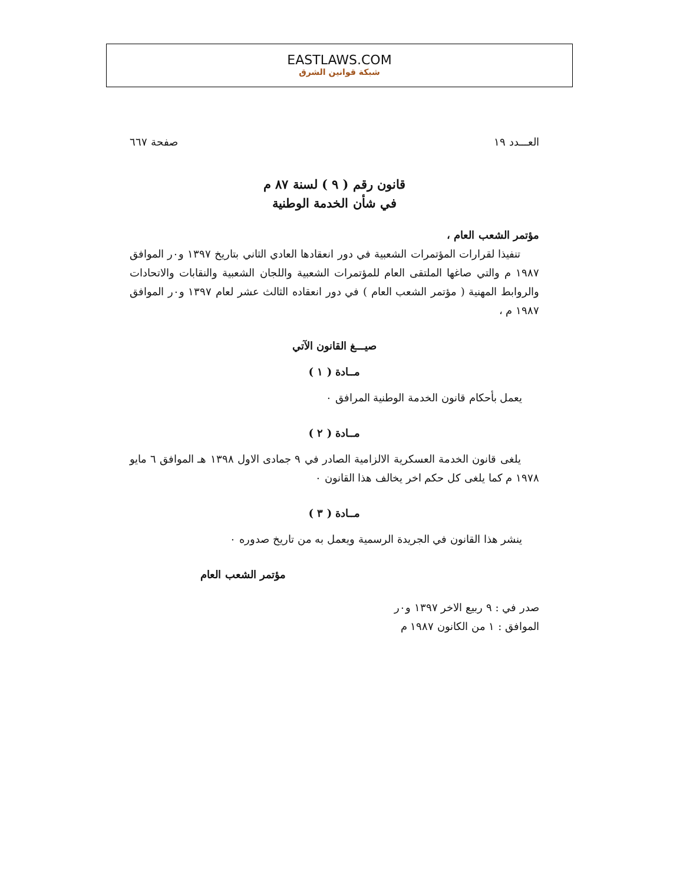EASTLAWS.COM
شبكة قوانين الشرق
العـــدد ١٩ صفحة ٦٦٧
قانون رقم ( ٩ ) لسنة ٨٧ م
في شأن الخدمة الوطنية
مؤتمر الشعب العام ،
تنفيذا لقرارات المؤتمرات الشعبية في دور انعقادها العادي الثاني بتاريخ ١٣٩٧ و٠ر الموافق ١٩٨٧ م والتي صاغها الملتقى العام للمؤتمرات الشعبية واللجان الشعبية والنقابات والاتحادات والروابط المهنية ( مؤتمر الشعب العام ) في دور انعقاده الثالث عشر لعام ١٣٩٧ و٠ر الموافق ١٩٨٧ م ،
صيـــغ القانون الآتي
مــادة ( ١ )
يعمل بأحكام قانون الخدمة الوطنية المرافق ٠
مــادة ( ٢ )
يلغى قانون الخدمة العسكرية الالزامية الصادر في ٩ جمادى الاول ١٣٩٨ هـ الموافق ٦ مايو ١٩٧٨ م كما يلغى كل حكم اخر يخالف هذا القانون ٠
مــادة ( ٣ )
ينشر هذا القانون في الجريدة الرسمية ويعمل به من تاريخ صدوره ٠
مؤتمر الشعب العام
صدر في : ٩ ربيع الاخر ١٣٩٧ و٠ر
الموافق : ١ من الكانون ١٩٨٧ م